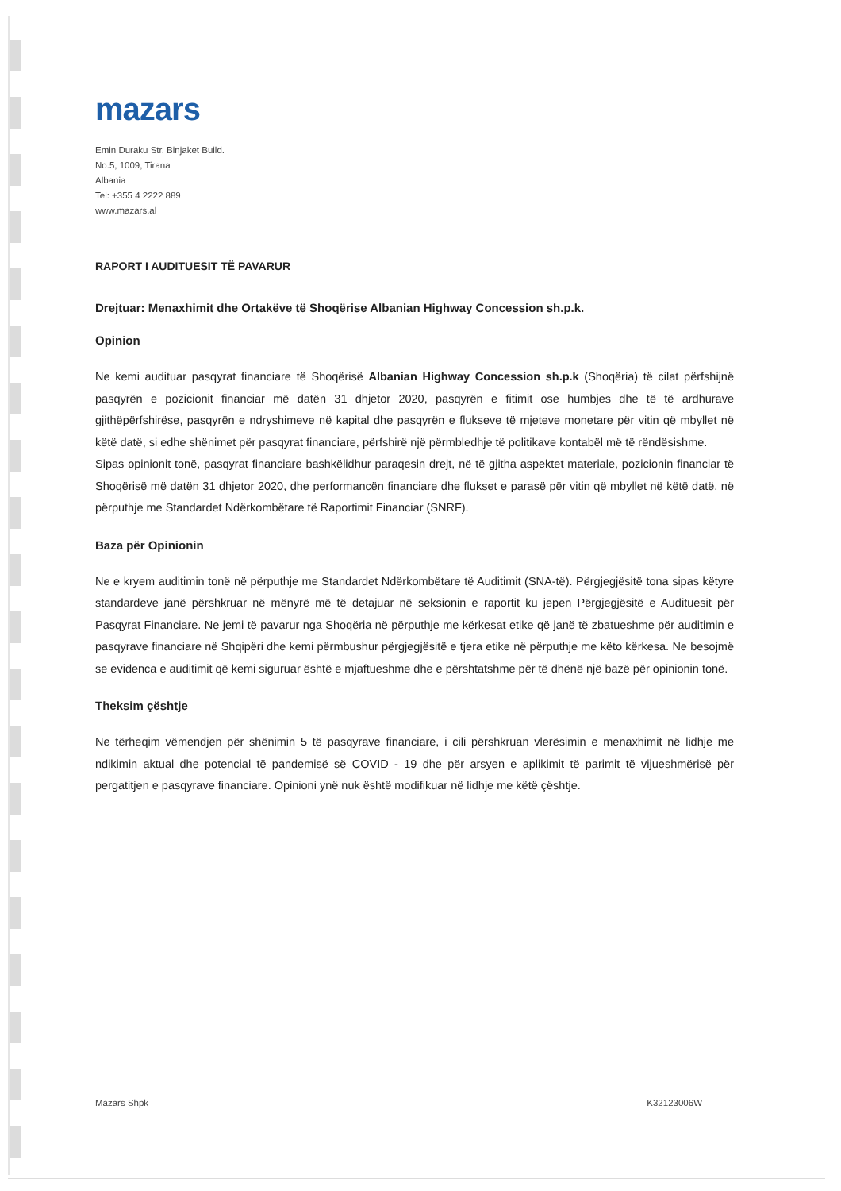mazars
Emin Duraku Str. Binjaket Build.
No.5, 1009, Tirana
Albania
Tel: +355 4 2222 889
www.mazars.al
RAPORT I AUDITUESIT TË PAVARUR
Drejtuar: Menaxhimit dhe Ortakëve të Shoqërise Albanian Highway Concession sh.p.k.
Opinion
Ne kemi audituar pasqyrat financiare të Shoqërisë Albanian Highway Concession sh.p.k (Shoqëria) të cilat përfshijnë pasqyrën e pozicionit financiar më datën 31 dhjetor 2020, pasqyrën e fitimit ose humbjes dhe të të ardhurave gjithëpërfshirëse, pasqyrën e ndryshimeve në kapital dhe pasqyrën e flukseve të mjeteve monetare për vitin që mbyllet në këtë datë, si edhe shënimet për pasqyrat financiare, përfshirë një përmbledhje të politikave kontabël më të rëndësishme.
Sipas opinionit tonë, pasqyrat financiare bashkëlidhur paraqesin drejt, në të gjitha aspektet materiale, pozicionin financiar të Shoqërisë më datën 31 dhjetor 2020, dhe performancën financiare dhe flukset e parasë për vitin që mbyllet në këtë datë, në përputhje me Standardet Ndërkombëtare të Raportimit Financiar (SNRF).
Baza për Opinionin
Ne e kryem auditimin tonë në përputhje me Standardet Ndërkombëtare të Auditimit (SNA-të). Përgjegjësitë tona sipas këtyre standardeve janë përshkruar në mënyrë më të detajuar në seksionin e raportit ku jepen Përgjegjësitë e Audituesit për Pasqyrat Financiare. Ne jemi të pavarur nga Shoqëria në përputhje me kërkesat etike që janë të zbatueshme për auditimin e pasqyrave financiare në Shqipëri dhe kemi përmbushur përgjegjësitë e tjera etike në përputhje me këto kërkesa. Ne besojmë se evidenca e auditimit që kemi siguruar është e mjaftueshme dhe e përshtatshme për të dhënë një bazë për opinionin tonë.
Theksim çështje
Ne tërheqim vëmendjen për shënimin 5 të pasqyrave financiare, i cili përshkruan vlerësimin e menaxhimit në lidhje me ndikimin aktual dhe potencial të pandemisë së COVID - 19 dhe për arsyen e aplikimit të parimit të vijueshmërisë për pergatitjen e pasqyrave financiare. Opinioni ynë nuk është modifikuar në lidhje me këtë çështje.
Mazars Shpk K32123006W